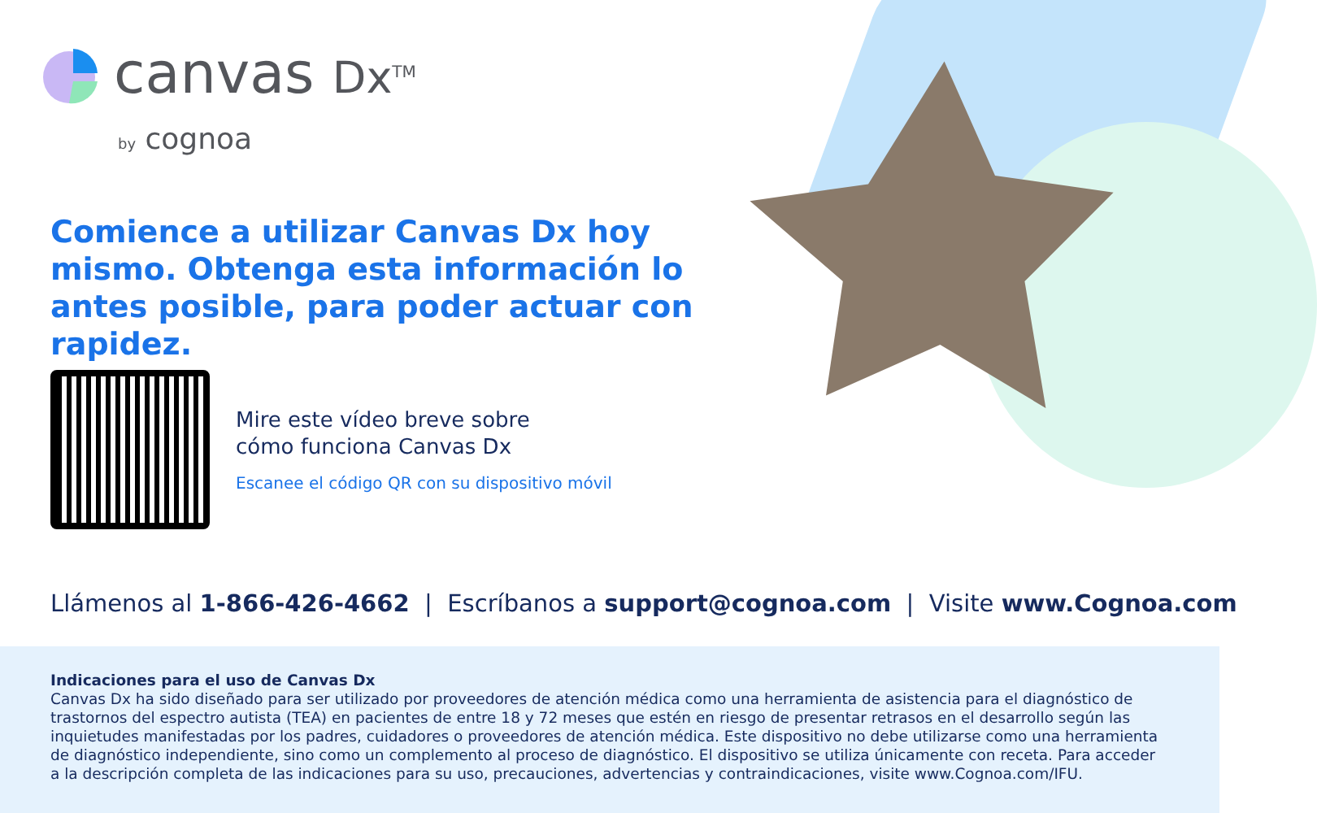canvas Dx<sup>TM</sup>
by cognoa
Comience a utilizar Canvas Dx hoy mismo. Obtenga esta información lo antes posible, para poder actuar con rapidez.
Mire este vídeo breve sobre
cómo funciona Canvas Dx
Escanee el código QR con su dispositivo móvil
Llámenos al 1-866-426-4662 | Escríbanos a support@cognoa.com | Visite www.Cognoa.com
Indicaciones para el uso de Canvas Dx
Canvas Dx ha sido diseñado para ser utilizado por proveedores de atención médica como una herramienta de asistencia para el diagnóstico de trastornos del espectro autista (TEA) en pacientes de entre 18 y 72 meses que estén en riesgo de presentar retrasos en el desarrollo según las inquietudes manifestadas por los padres, cuidadores o proveedores de atención médica. Este dispositivo no debe utilizarse como una herramienta de diagnóstico independiente, sino como un complemento al proceso de diagnóstico. El dispositivo se utiliza únicamente con receta. Para acceder a la descripción completa de las indicaciones para su uso, precauciones, advertencias y contraindicaciones, visite www.Cognoa.com/IFU.